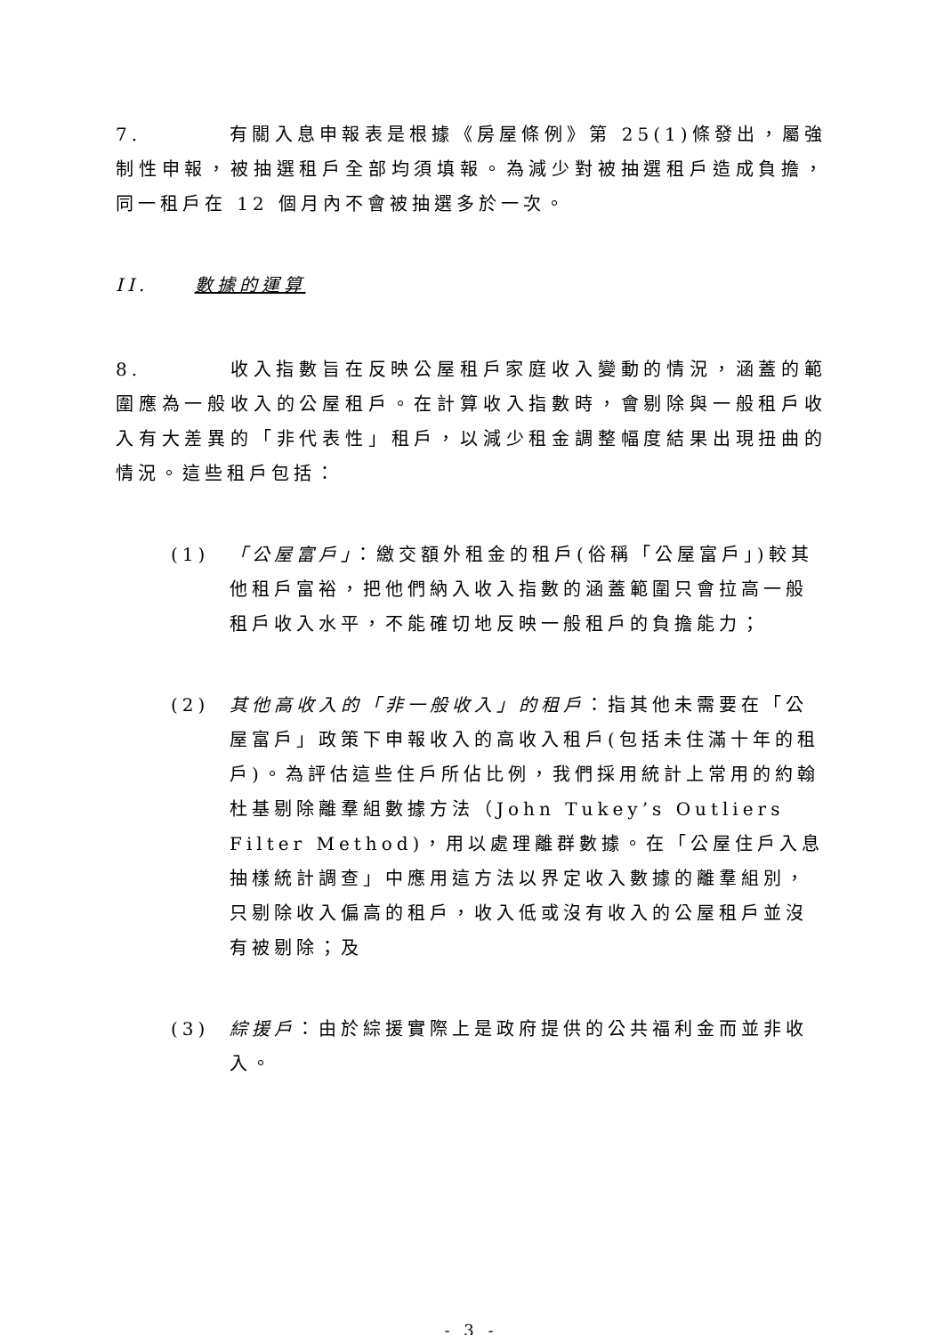7. 有關入息申報表是根據《房屋條例》第 25(1)條發出，屬強制性申報，被抽選租戶全部均須填報。為減少對被抽選租戶造成負擔，同一租戶在 12 個月內不會被抽選多於一次。
II. 數據的運算
8. 收入指數旨在反映公屋租戶家庭收入變動的情況，涵蓋的範圍應為一般收入的公屋租戶。在計算收入指數時，會剔除與一般租戶收入有大差異的「非代表性」租戶，以減少租金調整幅度結果出現扭曲的情況。這些租戶包括：
(1) 「公屋富戶」：繳交額外租金的租戶(俗稱「公屋富戶」)較其他租戶富裕，把他們納入收入指數的涵蓋範圍只會拉高一般租戶收入水平，不能確切地反映一般租戶的負擔能力；
(2) 其他高收入的「非一般收入」的租戶：指其他未需要在「公屋富戶」政策下申報收入的高收入租戶(包括未住滿十年的租戶)。為評估這些住戶所佔比例，我們採用統計上常用的約翰杜基剔除離羣組數據方法（John Tukey’s Outliers Filter Method)，用以處理離群數據。在「公屋住戶入息抽樣統計調查」中應用這方法以界定收入數據的離羣組別，只剔除收入偏高的租戶，收入低或沒有收入的公屋租戶並沒有被剔除；及
(3) 綜援戶：由於綜援實際上是政府提供的公共福利金而並非收入。
- 3 -